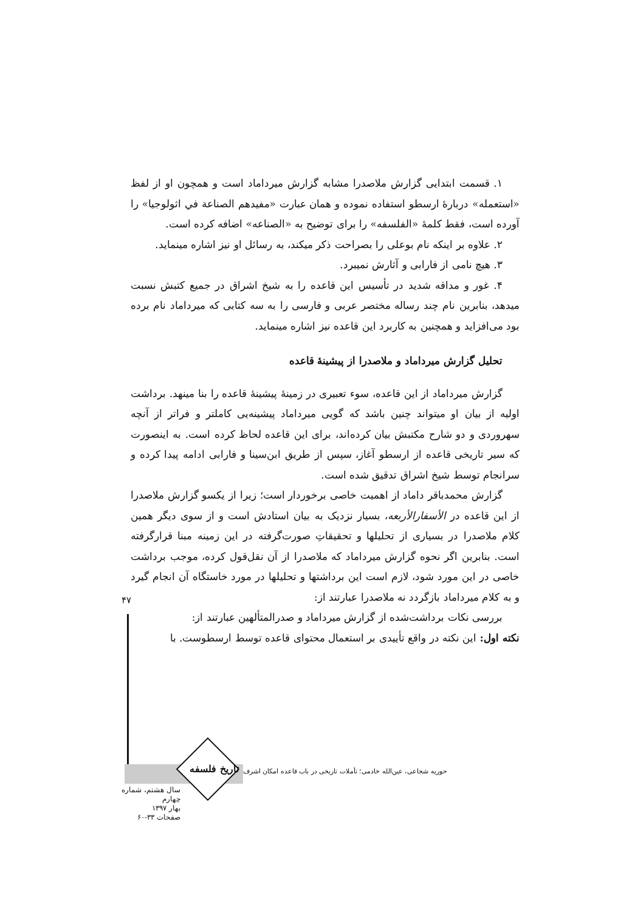۱. قسمت ابتدایی گزارش ملاصدرا مشابه گزارش میرداماد است و همچون او از لفظ «استعمله» دربارهٔ ارسطو استفاده نموده و همان عبارت «مفیدهم الصناعة في اثولوجیا» را آورده است، فقط کلمهٔ «الفلسفه» را برای توضیح به «الصناعه» اضافه کرده است.
۲. علاوه بر اینکه نام بوعلی را بصراحت ذکر میکند، به رسائل او نیز اشاره مینماید.
۳. هیچ نامی از فارابی و آثارش نمیبرد.
۴. غور و مداقه شدید در تأسیس این قاعده را به شیخ اشراق در جمیع کتبش نسبت میدهد، بنابرین نام چند رساله مختصر عربی و فارسی را به سه کتابی که میرداماد نام برده بود می‌افزاید و همچنین به کاربرد این قاعده نیز اشاره مینماید.
تحلیل گزارش میرداماد و ملاصدرا از پیشینهٔ قاعده
گزارش میرداماد از این قاعده، سوء تعبیری در زمینهٔ پیشینهٔ قاعده را بنا مینهد. برداشت اولیه از بیان او میتواند چنین باشد که گویی میرداماد پیشینه‌یی کاملتر و فراتر از آنچه سهروردی و دو شارح مکتبش بیان کرده‌اند، برای این قاعده لحاظ کرده است. به اینصورت که سیر تاریخی قاعده از ارسطو آغاز، سپس از طریق ابن‌سینا و فارابی ادامه پیدا کرده و سرانجام توسط شیخ اشراق تدقیق شده است.
گزارش محمدباقر داماد از اهمیت خاصی برخوردار است؛ زیرا از یکسو گزارش ملاصدرا از این قاعده در الأسفارالأربعه، بسیار نزدیک به بیان استادش است و از سوی دیگر همین کلام ملاصدرا در بسیاری از تحلیلها و تحقیقاتِ صورت‌گرفته در این زمینه مبنا قرارگرفته است. بنابرین اگر نحوه گزارش میرداماد که ملاصدرا از آن نقل‌قول کرده، موجب برداشت خاصی در این مورد شود، لازم است این برداشتها و تحلیلها در مورد خاستگاه آن انجام گیرد و به کلام میرداماد بازگردد نه ملاصدرا عبارتند از:
بررسی نکات برداشت‌شده از گزارش میرداماد و صدرالمتألهین عبارتند از:
نکته اول: این نکته در واقع تأییدی بر استعمال محتوای قاعده توسط ارسطوست. با
۴۷
تاریخ فلسفه
حوریه شجاعی، عین‌الله خادمی؛ تأملات تاریخی در باب قاعده امکان اشرف
سال هشتم، شماره چهارم
بهار ۱۳۹۷
صفحات ۳۳-۶۰